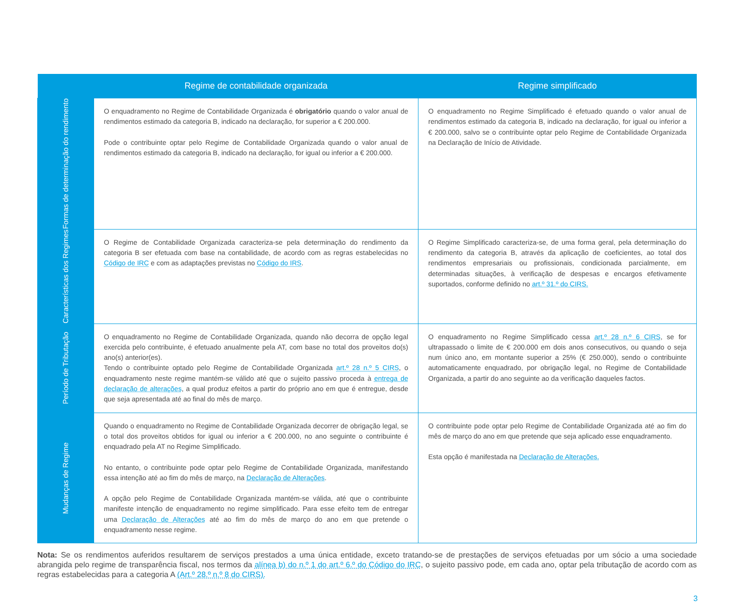| | Regime de contabilidade organizada | Regime simplificado |
| --- | --- | --- |
| Formas de determinação do rendimento | O enquadramento no Regime de Contabilidade Organizada é obrigatório quando o valor anual de rendimentos estimado da categoria B, indicado na declaração, for superior a € 200.000. Pode o contribuinte optar pelo Regime de Contabilidade Organizada quando o valor anual de rendimentos estimado da categoria B, indicado na declaração, for igual ou inferior a € 200.000. | O enquadramento no Regime Simplificado é efetuado quando o valor anual de rendimentos estimado da categoria B, indicado na declaração, for igual ou inferior a € 200.000, salvo se o contribuinte optar pelo Regime de Contabilidade Organizada na Declaração de Início de Atividade. |
| Características dos Regimes | O Regime de Contabilidade Organizada caracteriza-se pela determinação do rendimento da categoria B ser efetuada com base na contabilidade, de acordo com as regras estabelecidas no Código de IRC e com as adaptações previstas no Código do IRS . | O Regime Simplificado caracteriza-se, de uma forma geral, pela determinação do rendimento da categoria B, através da aplicação de coeficientes, ao total dos rendimentos empresariais ou profissionais, condicionada parcialmente, em determinadas situações, à verificação de despesas e encargos efetivamente suportados, conforme definido no art.º 31.º do CIRS. |
| Período de Tributação | O enquadramento no Regime de Contabilidade Organizada, quando não decorra de opção legal exercida pelo contribuinte, é efetuado anualmente pela AT, com base no total dos proveitos do(s) ano(s) anterior(es). Tendo o contribuinte optado pelo Regime de Contabilidade Organizada art.º 28 n.º 5 CIRS , o enquadramento neste regime mantém-se válido até que o sujeito passivo proceda à entrega de declaração de alterações , a qual produz efeitos a partir do próprio ano em que é entregue, desde que seja apresentada até ao final do mês de março. | O enquadramento no Regime Simplificado cessa art.º 28 n.º 6 CIRS , se for ultrapassado o limite de € 200.000 em dois anos consecutivos, ou quando o seja num único ano, em montante superior a 25% (€ 250.000), sendo o contribuinte automaticamente enquadrado, por obrigação legal, no Regime de Contabilidade Organizada, a partir do ano seguinte ao da verificação daqueles factos. |
| Mudanças de Regime | Quando o enquadramento no Regime de Contabilidade Organizada decorrer de obrigação legal, se o total dos proveitos obtidos for igual ou inferior a € 200.000, no ano seguinte o contribuinte é enquadrado pela AT no Regime Simplificado. No entanto, o contribuinte pode optar pelo Regime de Contabilidade Organizada, manifestando essa intenção até ao fim do mês de março, na Declaração de Alterações . A opção pelo Regime de Contabilidade Organizada mantém-se válida, até que o contribuinte manifeste intenção de enquadramento no regime simplificado. Para esse efeito tem de entregar uma Declaração de Alterações até ao fim do mês de março do ano em que pretende o enquadramento nesse regime. | O contribuinte pode optar pelo Regime de Contabilidade Organizada até ao fim do mês de março do ano em que pretende que seja aplicado esse enquadramento. Esta opção é manifestada na Declaração de Alterações. |
Nota: Se os rendimentos auferidos resultarem de serviços prestados a uma única entidade, exceto tratando-se de prestações de serviços efetuadas por um sócio a uma sociedade abrangida pelo regime de transparência fiscal, nos termos da alínea b) do n.º 1 do art.º 6.º do Código do IRC, o sujeito passivo pode, em cada ano, optar pela tributação de acordo com as regras estabelecidas para a categoria A (Art.º 28.º n.º 8 do CIRS).
3